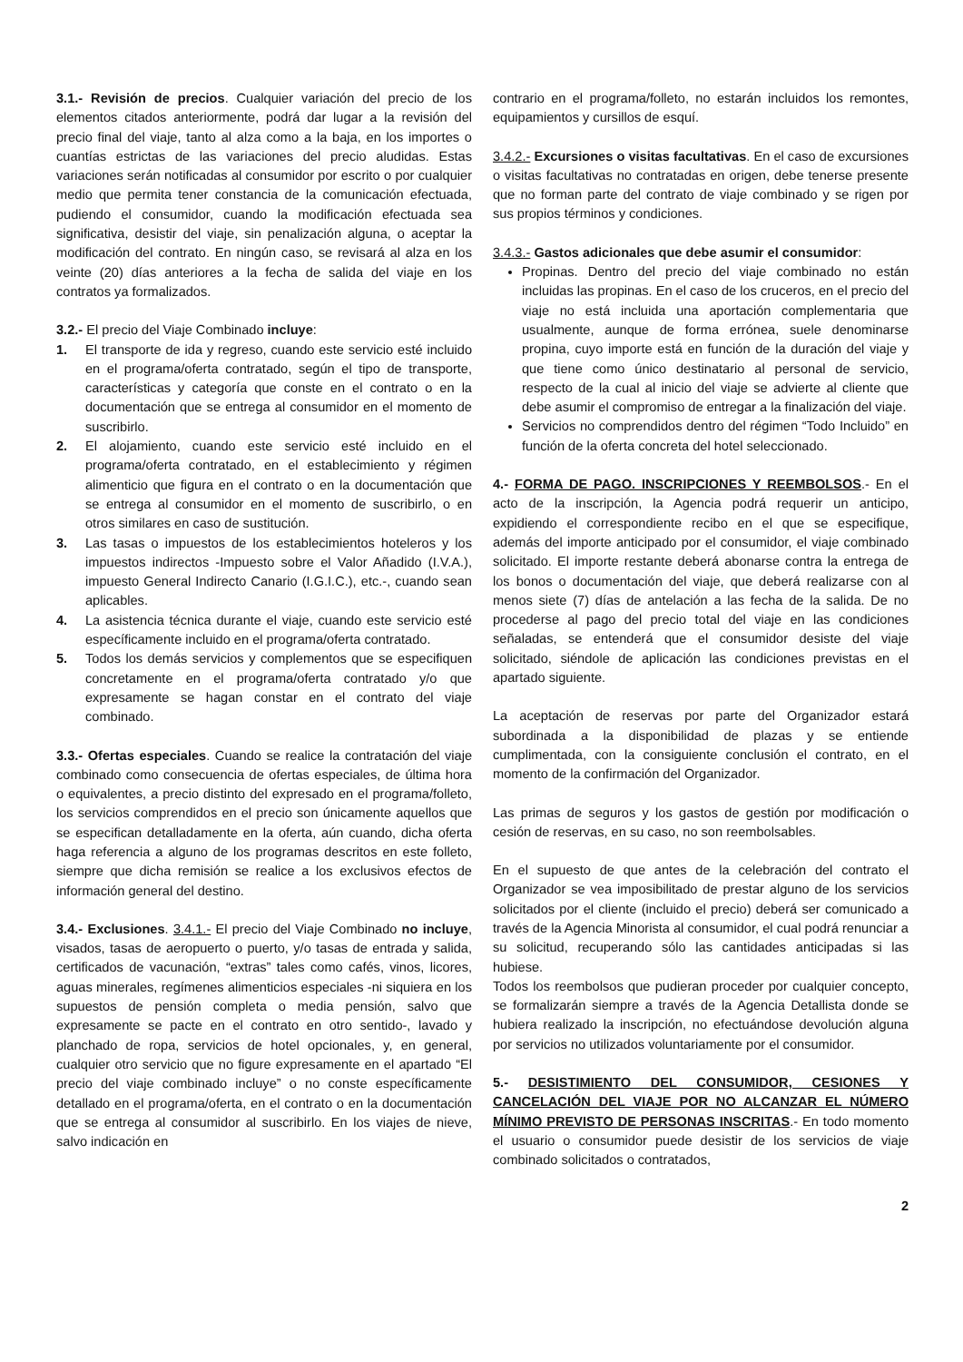3.1.- Revisión de precios. Cualquier variación del precio de los elementos citados anteriormente, podrá dar lugar a la revisión del precio final del viaje, tanto al alza como a la baja, en los importes o cuantías estrictas de las variaciones del precio aludidas. Estas variaciones serán notificadas al consumidor por escrito o por cualquier medio que permita tener constancia de la comunicación efectuada, pudiendo el consumidor, cuando la modificación efectuada sea significativa, desistir del viaje, sin penalización alguna, o aceptar la modificación del contrato. En ningún caso, se revisará al alza en los veinte (20) días anteriores a la fecha de salida del viaje en los contratos ya formalizados.
3.2.- El precio del Viaje Combinado incluye:
1. El transporte de ida y regreso, cuando este servicio esté incluido en el programa/oferta contratado, según el tipo de transporte, características y categoría que conste en el contrato o en la documentación que se entrega al consumidor en el momento de suscribirlo.
2. El alojamiento, cuando este servicio esté incluido en el programa/oferta contratado, en el establecimiento y régimen alimenticio que figura en el contrato o en la documentación que se entrega al consumidor en el momento de suscribirlo, o en otros similares en caso de sustitución.
3. Las tasas o impuestos de los establecimientos hoteleros y los impuestos indirectos -Impuesto sobre el Valor Añadido (I.V.A.), impuesto General Indirecto Canario (I.G.I.C.), etc.-, cuando sean aplicables.
4. La asistencia técnica durante el viaje, cuando este servicio esté específicamente incluido en el programa/oferta contratado.
5. Todos los demás servicios y complementos que se especifiquen concretamente en el programa/oferta contratado y/o que expresamente se hagan constar en el contrato del viaje combinado.
3.3.- Ofertas especiales. Cuando se realice la contratación del viaje combinado como consecuencia de ofertas especiales, de última hora o equivalentes, a precio distinto del expresado en el programa/folleto, los servicios comprendidos en el precio son únicamente aquellos que se especifican detalladamente en la oferta, aún cuando, dicha oferta haga referencia a alguno de los programas descritos en este folleto, siempre que dicha remisión se realice a los exclusivos efectos de información general del destino.
3.4.- Exclusiones. 3.4.1.- El precio del Viaje Combinado no incluye, visados, tasas de aeropuerto o puerto, y/o tasas de entrada y salida, certificados de vacunación, “extras” tales como cafés, vinos, licores, aguas minerales, regímenes alimenticios especiales -ni siquiera en los supuestos de pensión completa o media pensión, salvo que expresamente se pacte en el contrato en otro sentido-, lavado y planchado de ropa, servicios de hotel opcionales, y, en general, cualquier otro servicio que no figure expresamente en el apartado “El precio del viaje combinado incluye” o no conste específicamente detallado en el programa/oferta, en el contrato o en la documentación que se entrega al consumidor al suscribirlo. En los viajes de nieve, salvo indicación en
contrario en el programa/folleto, no estarán incluidos los remontes, equipamientos y cursillos de esquí.
3.4.2.- Excursiones o visitas facultativas. En el caso de excursiones o visitas facultativas no contratadas en origen, debe tenerse presente que no forman parte del contrato de viaje combinado y se rigen por sus propios términos y condiciones.
3.4.3.- Gastos adicionales que debe asumir el consumidor:
Propinas. Dentro del precio del viaje combinado no están incluidas las propinas. En el caso de los cruceros, en el precio del viaje no está incluida una aportación complementaria que usualmente, aunque de forma errónea, suele denominarse propina, cuyo importe está en función de la duración del viaje y que tiene como único destinatario al personal de servicio, respecto de la cual al inicio del viaje se advierte al cliente que debe asumir el compromiso de entregar a la finalización del viaje.
Servicios no comprendidos dentro del régimen “Todo Incluido” en función de la oferta concreta del hotel seleccionado.
4.- FORMA DE PAGO. INSCRIPCIONES Y REEMBOLSOS.- En el acto de la inscripción, la Agencia podrá requerir un anticipo, expidiendo el correspondiente recibo en el que se especifique, además del importe anticipado por el consumidor, el viaje combinado solicitado. El importe restante deberá abonarse contra la entrega de los bonos o documentación del viaje, que deberá realizarse con al menos siete (7) días de antelación a las fecha de la salida. De no procederse al pago del precio total del viaje en las condiciones señaladas, se entenderá que el consumidor desiste del viaje solicitado, siéndole de aplicación las condiciones previstas en el apartado siguiente.
La aceptación de reservas por parte del Organizador estará subordinada a la disponibilidad de plazas y se entiende cumplimentada, con la consiguiente conclusión el contrato, en el momento de la confirmación del Organizador.
Las primas de seguros y los gastos de gestión por modificación o cesión de reservas, en su caso, no son reembolsables.
En el supuesto de que antes de la celebración del contrato el Organizador se vea imposibilitado de prestar alguno de los servicios solicitados por el cliente (incluido el precio) deberá ser comunicado a través de la Agencia Minorista al consumidor, el cual podrá renunciar a su solicitud, recuperando sólo las cantidades anticipadas si las hubiese.
Todos los reembolsos que pudieran proceder por cualquier concepto, se formalizarán siempre a través de la Agencia Detallista donde se hubiera realizado la inscripción, no efectuándose devolución alguna por servicios no utilizados voluntariamente por el consumidor.
5.- DESISTIMIENTO DEL CONSUMIDOR, CESIONES Y CANCELACIÓN DEL VIAJE POR NO ALCANZAR EL NÚMERO MÍNIMO PREVISTO DE PERSONAS INSCRITAS.- En todo momento el usuario o consumidor puede desistir de los servicios de viaje combinado solicitados o contratados,
2